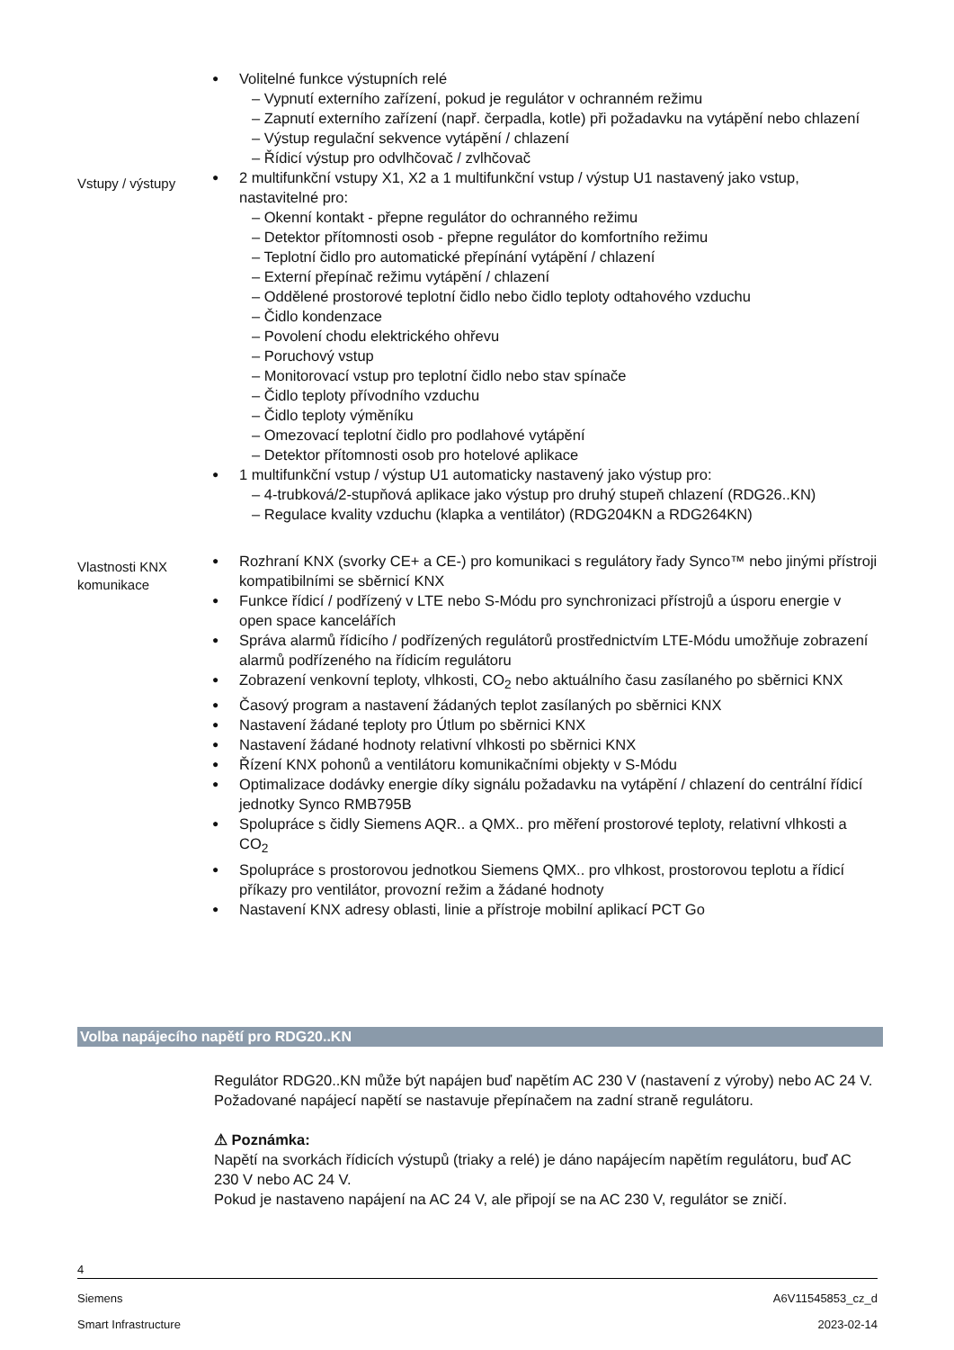Volitelné funkce výstupních relé
– Vypnutí externího zařízení, pokud je regulátor v ochranném režimu
– Zapnutí externího zařízení (např. čerpadla, kotle) při požadavku na vytápění nebo chlazení
– Výstup regulační sekvence vytápění / chlazení
– Řídicí výstup pro odvlhčovač / zvlhčovač
Vstupy / výstupy
2 multifunkční vstupy X1, X2 a 1 multifunkční vstup / výstup U1 nastavený jako vstup, nastavitelné pro:
– Okenní kontakt - přepne regulátor do ochranného režimu
– Detektor přítomnosti osob - přepne regulátor do komfortního režimu
– Teplotní čidlo pro automatické přepínání vytápění / chlazení
– Externí přepínač režimu vytápění / chlazení
– Oddělené prostorové teplotní čidlo nebo čidlo teploty odtahového vzduchu
– Čidlo kondenzace
– Povolení chodu elektrického ohřevu
– Poruchový vstup
– Monitorovací vstup pro teplotní čidlo nebo stav spínače
– Čidlo teploty přívodního vzduchu
– Čidlo teploty výměníku
– Omezovací teplotní čidlo pro podlahové vytápění
– Detektor přítomnosti osob pro hotelové aplikace
1 multifunkční vstup / výstup U1 automaticky nastavený jako výstup pro:
– 4-trubková/2-stupňová aplikace jako výstup pro druhý stupeň chlazení (RDG26..KN)
– Regulace kvality vzduchu (klapka a ventilátor) (RDG204KN a RDG264KN)
Vlastnosti KNX komunikace
Rozhraní KNX (svorky CE+ a CE-) pro komunikaci s regulátory řady Synco™ nebo jinými přístroji kompatibilními se sběrnicí KNX
Funkce řídicí / podřízený v LTE nebo S-Módu pro synchronizaci přístrojů a úsporu energie v open space kancelářích
Správa alarmů řídicího / podřízených regulátorů prostřednictvím LTE-Módu umožňuje zobrazení alarmů podřízeného na řídicím regulátoru
Zobrazení venkovní teploty, vlhkosti, CO<sub>2</sub> nebo aktuálního času zasílaného po sběrnici KNX
Časový program a nastavení žádaných teplot zasílaných po sběrnici KNX
Nastavení žádané teploty pro Útlum po sběrnici KNX
Nastavení žádané hodnoty relativní vlhkosti po sběrnici KNX
Řízení KNX pohonů a ventilátoru komunikačními objekty v S-Módu
Optimalizace dodávky energie díky signálu požadavku na vytápění / chlazení do centrální řídicí jednotky Synco RMB795B
Spolupráce s čidly Siemens AQR.. a QMX.. pro měření prostorové teploty, relativní vlhkosti a CO<sub>2</sub>
Spolupráce s prostorovou jednotkou Siemens QMX.. pro vlhkost, prostorovou teplotu a řídicí příkazy pro ventilátor, provozní režim a žádané hodnoty
Nastavení KNX adresy oblasti, linie a přístroje mobilní aplikací PCT Go
Volba napájecího napětí pro RDG20..KN
Regulátor RDG20..KN může být napájen buď napětím AC 230 V (nastavení z výroby) nebo AC 24 V.
Požadované napájecí napětí se nastavuje přepínačem na zadní straně regulátoru.
⚠ Poznámka:
Napětí na svorkách řídicích výstupů (triaky a relé) je dáno napájecím napětím regulátoru, buď AC 230 V nebo AC 24 V.
Pokud je nastaveno napájení na AC 24 V, ale připojí se na AC 230 V, regulátor se zničí.
4
Siemens A6V11545853_cz_d
Smart Infrastructure 2023-02-14